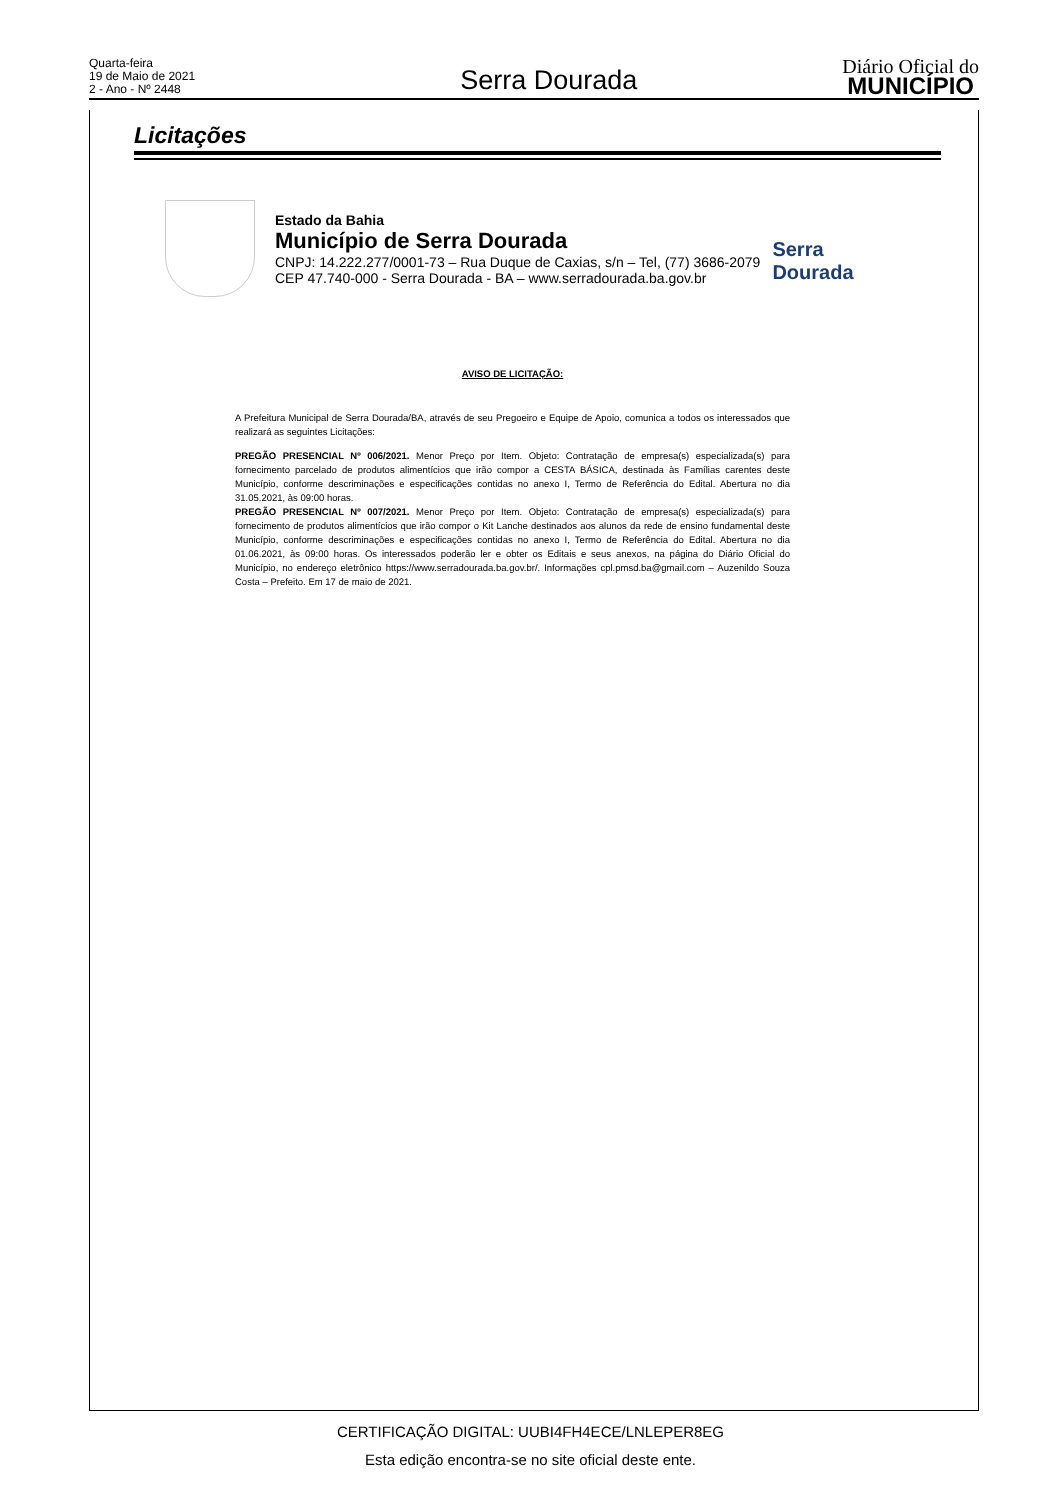Quarta-feira
19 de Maio de 2021
2 - Ano - Nº 2448
Serra Dourada
Diário Oficial do
MUNICÍPIO
Licitações
Estado da Bahia
Município de Serra Dourada
CNPJ: 14.222.277/0001-73 – Rua Duque de Caxias, s/n – Tel, (77) 3686-2079
CEP 47.740-000 - Serra Dourada - BA – www.serradourada.ba.gov.br
Serra Dourada
AVISO DE LICITAÇÃO:
A Prefeitura Municipal de Serra Dourada/BA, através de seu Pregoeiro e Equipe de Apoio, comunica a todos os interessados que realizará as seguintes Licitações:
PREGÃO PRESENCIAL Nº 006/2021. Menor Preço por Item. Objeto: Contratação de empresa(s) especializada(s) para fornecimento parcelado de produtos alimentícios que irão compor a CESTA BÁSICA, destinada às Famílias carentes deste Município, conforme descriminações e especificações contidas no anexo I, Termo de Referência do Edital. Abertura no dia 31.05.2021, às 09:00 horas.
PREGÃO PRESENCIAL Nº 007/2021. Menor Preço por Item. Objeto: Contratação de empresa(s) especializada(s) para fornecimento de produtos alimentícios que irão compor o Kit Lanche destinados aos alunos da rede de ensino fundamental deste Município, conforme descriminações e especificações contidas no anexo I, Termo de Referência do Edital. Abertura no dia 01.06.2021, às 09:00 horas. Os interessados poderão ler e obter os Editais e seus anexos, na página do Diário Oficial do Município, no endereço eletrônico https://www.serradourada.ba.gov.br/. Informações cpl.pmsd.ba@gmail.com – Auzenildo Souza Costa – Prefeito. Em 17 de maio de 2021.
CERTIFICAÇÃO DIGITAL: UUBI4FH4ECE/LNLEPER8EG
Esta edição encontra-se no site oficial deste ente.